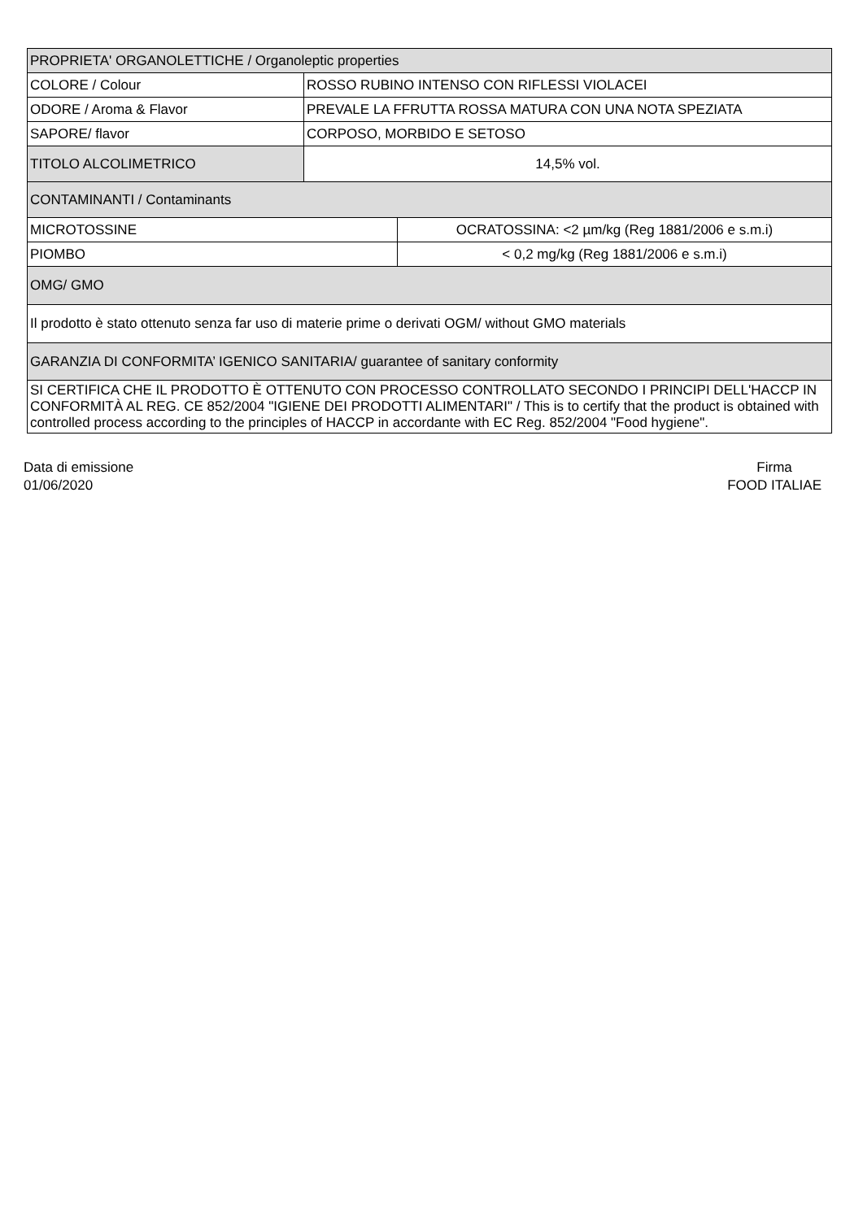| PROPRIETA' ORGANOLETTICHE / Organoleptic properties | | |
| COLORE / Colour | ROSSO RUBINO INTENSO CON RIFLESSI VIOLACEI | |
| ODORE / Aroma & Flavor | PREVALE LA FFRUTTA ROSSA MATURA CON UNA NOTA SPEZIATA | |
| SAPORE/ flavor | CORPOSO, MORBIDO E SETOSO | |
| TITOLO ALCOLIMETRICO | 14,5% vol. | |
| CONTAMINANTI / Contaminants | | |
| MICROTOSSINE | | OCRATOSSINA: <2 µm/kg (Reg 1881/2006 e s.m.i) |
| PIOMBO | | < 0,2 mg/kg (Reg 1881/2006 e s.m.i) |
| OMG/ GMO | | |
| Il prodotto è stato ottenuto senza far uso di materie prime o derivati OGM/ without GMO materials | | |
| GARANZIA DI CONFORMITA’ IGENICO SANITARIA/ guarantee of sanitary conformity | | |
| SI CERTIFICA CHE IL PRODOTTO È OTTENUTO CON PROCESSO CONTROLLATO SECONDO I PRINCIPI DELL'HACCP IN CONFORMITÀ AL REG. CE 852/2004 "IGIENE DEI PRODOTTI ALIMENTARI" / This is to certify that the product is obtained with controlled process according to the principles of HACCP in accordante with EC Reg. 852/2004 "Food hygiene". | | |
Data di emissione
01/06/2020
Firma
FOOD ITALIAE